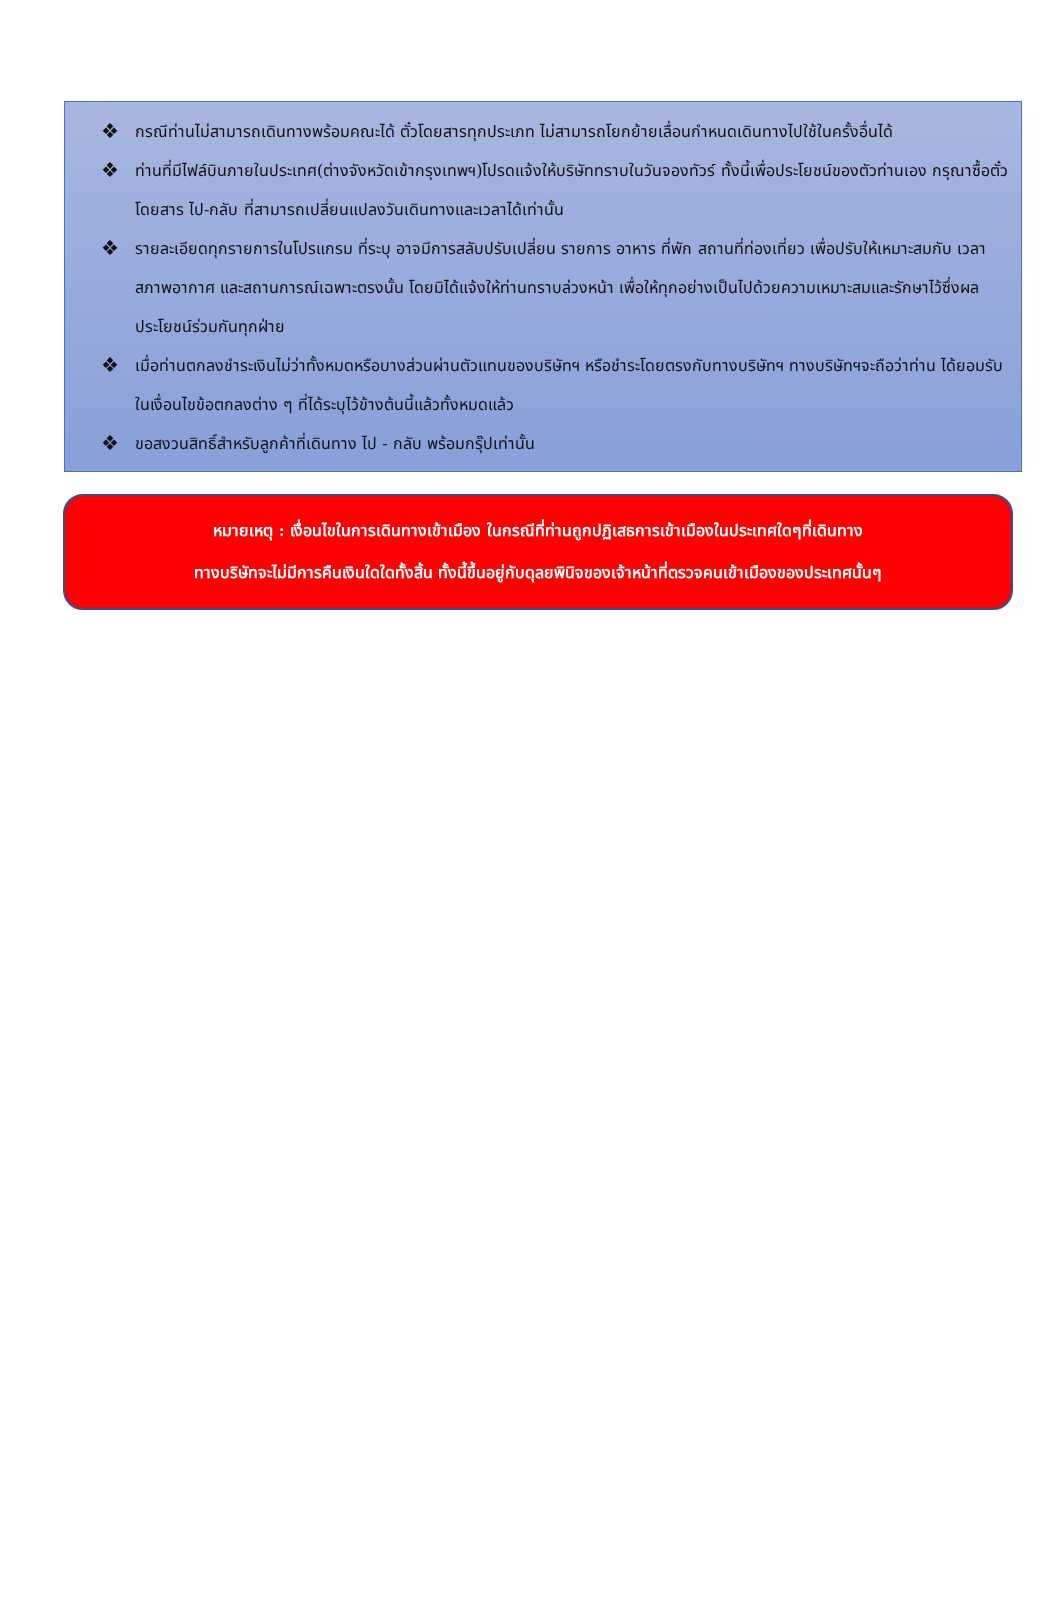❖ กรณีท่านไม่สามารถเดินทางพร้อมคณะได้ ตั๋วโดยสารทุกประเภท ไม่สามารถโยกย้ายเลื่อนกำหนดเดินทางไปใช้ในครั้งอื่นได้
❖ ท่านที่มีไฟล์บินภายในประเทศ(ต่างจังหวัดเข้ากรุงเทพฯ)โปรดแจ้งให้บริษัททราบในวันจองทัวร์ ทั้งนี้เพื่อประโยชน์ของตัวท่านเอง กรุณาซื้อตั๋วโดยสาร ไป-กลับ ที่สามารถเปลี่ยนแปลงวันเดินทางและเวลาได้เท่านั้น
❖ รายละเอียดทุกรายการในโปรแกรม ที่ระบุ อาจมีการสลับปรับเปลี่ยน รายการ อาหาร ที่พัก สถานที่ท่องเที่ยว เพื่อปรับให้เหมาะสมกับ เวลา สภาพอากาศ และสถานการณ์เฉพาะตรงนั้น โดยมิได้แจ้งให้ท่านทราบล่วงหน้า เพื่อให้ทุกอย่างเป็นไปด้วยความเหมาะสมและรักษาไว้ซึ่งผลประโยชน์ร่วมกันทุกฝ่าย
❖ เมื่อท่านตกลงชำระเงินไม่ว่าทั้งหมดหรือบางส่วนผ่านตัวแทนของบริษัทฯ หรือชำระโดยตรงกับทางบริษัทฯ ทางบริษัทฯจะถือว่าท่าน ได้ยอมรับในเงื่อนไขข้อตกลงต่าง ๆ ที่ได้ระบุไว้ข้างต้นนี้แล้วทั้งหมดแล้ว
❖ ขอสงวนสิทธิ์สำหรับลูกค้าที่เดินทาง ไป - กลับ พร้อมกรุ๊ปเท่านั้น
หมายเหตุ : เงื่อนไขในการเดินทางเข้าเมือง ในกรณีที่ท่านถูกปฏิเสธการเข้าเมืองในประเทศใดๆที่เดินทาง
ทางบริษัทจะไม่มีการคืนเงินใดใดทั้งสิ้น ทั้งนี้ขึ้นอยู่กับดุลยพินิจของเจ้าหน้าที่ตรวจคนเข้าเมืองของประเทศนั้นๆ